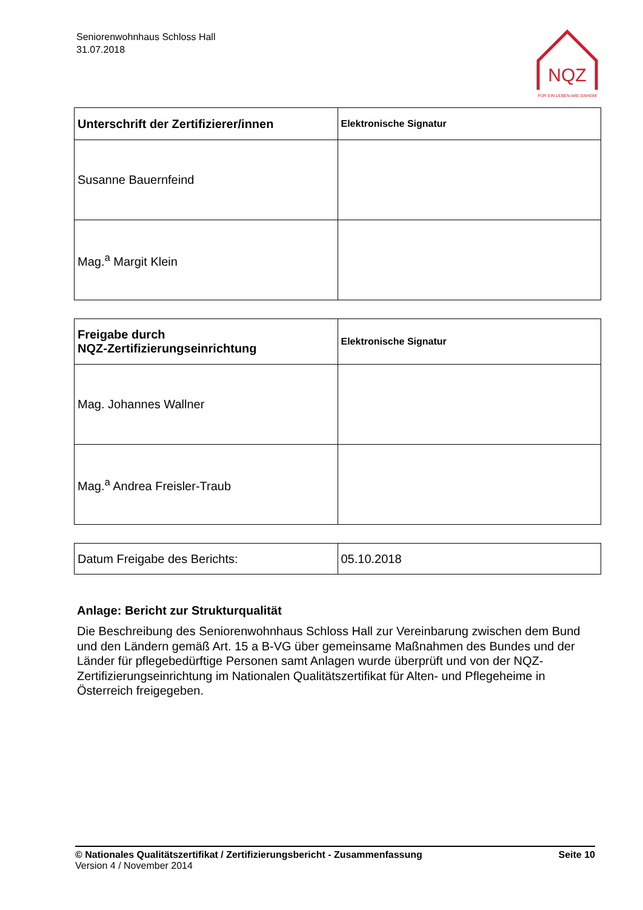Seniorenwohnhaus Schloss Hall
31.07.2018
NQZ
FÜR EIN LEBEN WIE DAHEIM
| Unterschrift der Zertifizierer/innen | Elektronische Signatur |
| Susanne Bauernfeind | |
| Mag.<sup>a</sup> Margit Klein | |
| Freigabe durch NQZ-Zertifizierungseinrichtung | Elektronische Signatur |
| Mag. Johannes Wallner | |
| Mag.<sup>a</sup> Andrea Freisler-Traub | |
| Datum Freigabe des Berichts: | 05.10.2018 |
Anlage: Bericht zur Strukturqualität
Die Beschreibung des Seniorenwohnhaus Schloss Hall zur Vereinbarung zwischen dem Bund und den Ländern gemäß Art. 15 a B-VG über gemeinsame Maßnahmen des Bundes und der Länder für pflegebedürftige Personen samt Anlagen wurde überprüft und von der NQZ-Zertifizierungseinrichtung im Nationalen Qualitätszertifikat für Alten- und Pflegeheime in Österreich freigegeben.
© Nationales Qualitätszertifikat / Zertifizierungsbericht - Zusammenfassung Seite 10
Version 4 / November 2014